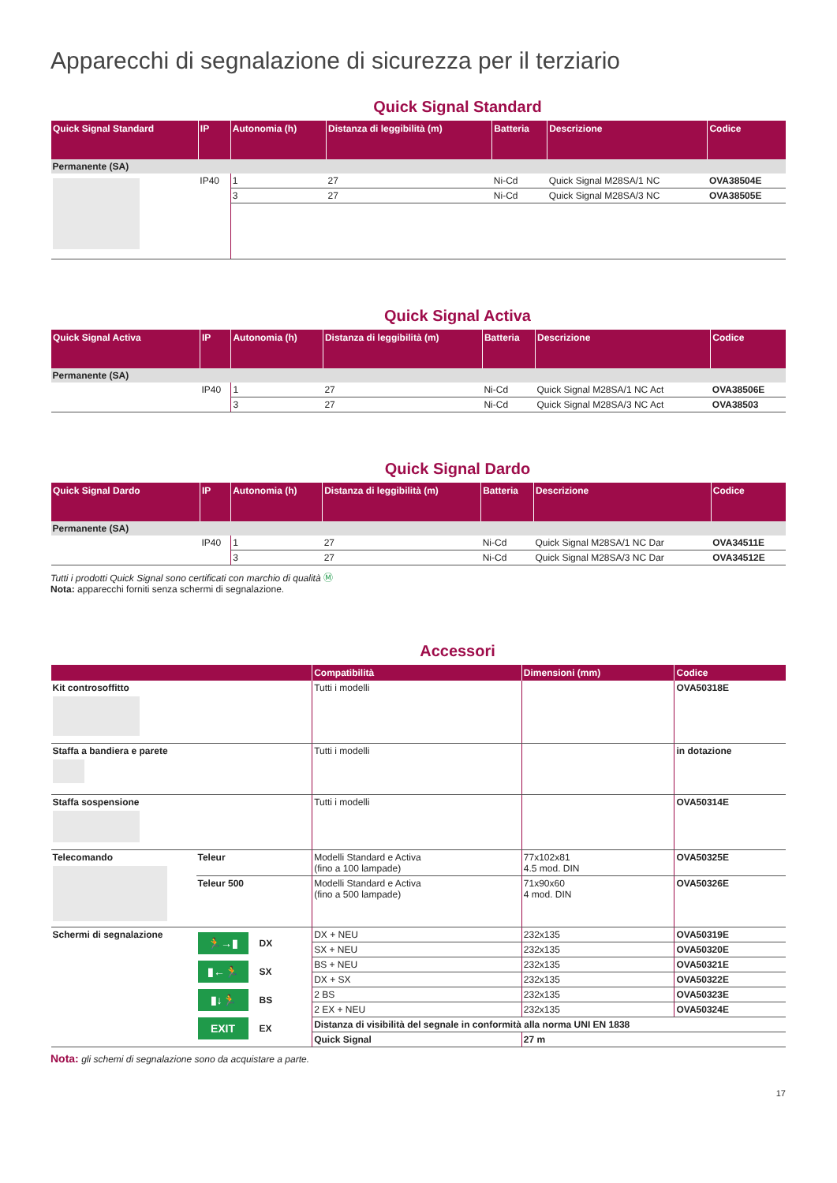Apparecchi di segnalazione di sicurezza per il terziario
Quick Signal Standard
| Quick Signal Standard | IP | Autonomia (h) | Distanza di leggibilità (m) | Batteria | Descrizione | Codice |
| --- | --- | --- | --- | --- | --- | --- |
| Permanente (SA) | | | | | | |
| | IP40 | 1 | 27 | Ni-Cd | Quick Signal M28SA/1 NC | OVA38504E |
| | | 3 | 27 | Ni-Cd | Quick Signal M28SA/3 NC | OVA38505E |
Quick Signal Activa
| Quick Signal Activa | IP | Autonomia (h) | Distanza di leggibilità (m) | Batteria | Descrizione | Codice |
| --- | --- | --- | --- | --- | --- | --- |
| Permanente (SA) | | | | | | |
| | IP40 | 1 | 27 | Ni-Cd | Quick Signal M28SA/1 NC Act | OVA38506E |
| | | 3 | 27 | Ni-Cd | Quick Signal M28SA/3 NC Act | OVA38503 |
Quick Signal Dardo
| Quick Signal Dardo | IP | Autonomia (h) | Distanza di leggibilità (m) | Batteria | Descrizione | Codice |
| --- | --- | --- | --- | --- | --- | --- |
| Permanente (SA) | | | | | | |
| | IP40 | 1 | 27 | Ni-Cd | Quick Signal M28SA/1 NC Dar | OVA34511E |
| | | 3 | 27 | Ni-Cd | Quick Signal M28SA/3 NC Dar | OVA34512E |
Tutti i prodotti Quick Signal sono certificati con marchio di qualità Ⓜ
Nota: apparecchi forniti senza schermi di segnalazione.
Accessori
| | | Compatibilità | Dimensioni (mm) | Codice |
| --- | --- | --- | --- | --- |
| Kit controsoffitto | | Tutti i modelli | | OVA50318E |
| Staffa a bandiera e parete | | Tutti i modelli | | in dotazione |
| Staffa sospensione | | Tutti i modelli | | OVA50314E |
| Telecomando | Teleur | Modelli Standard e Activa (fino a 100 lampade) | 77x102x81 4.5 mod. DIN | OVA50325E |
| | Teleur 500 | Modelli Standard e Activa (fino a 500 lampade) | 71x90x60 4 mod. DIN | OVA50326E |
| Schermi di segnalazione | 🏃→▮ DX ▮←🏃 SX ▮↓🏃 BS EXIT EX | DX + NEU | 232x135 | OVA50319E |
| | | SX + NEU | 232x135 | OVA50320E |
| | | BS + NEU | 232x135 | OVA50321E |
| | | DX + SX | 232x135 | OVA50322E |
| | | 2 BS | 232x135 | OVA50323E |
| | | 2 EX + NEU | 232x135 | OVA50324E |
| | | Distanza di visibilità del segnale in conformità alla norma UNI EN 1838 | | |
| | | Quick Signal | 27 m | |
Nota: gli schemi di segnalazione sono da acquistare a parte.
17